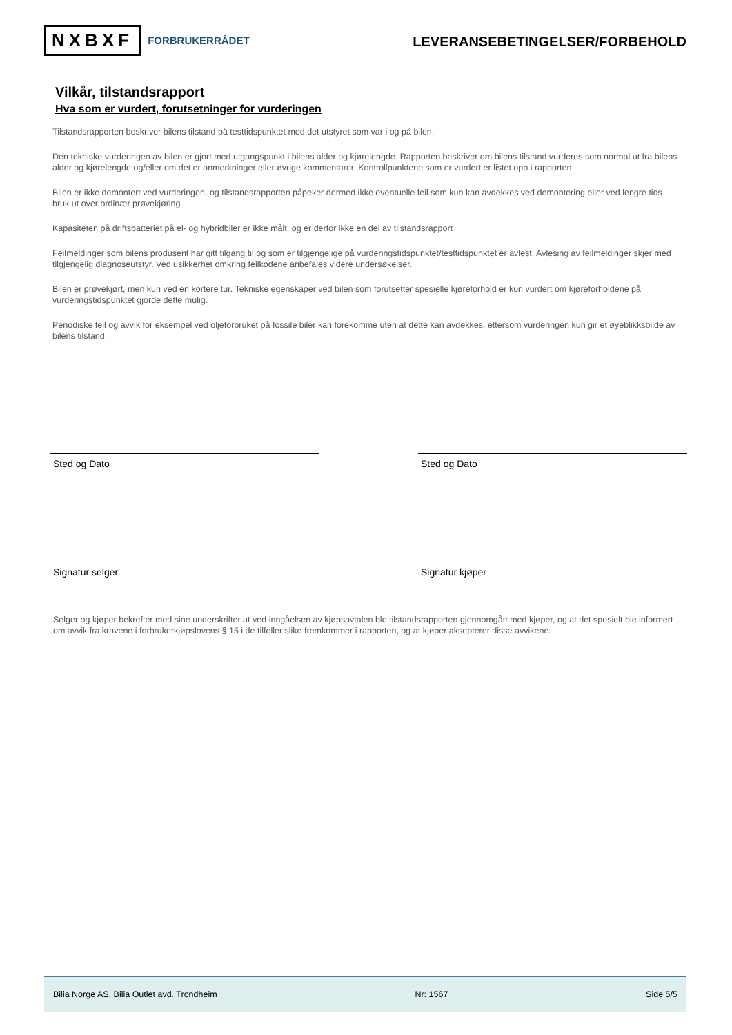NXBXF FORBRUKERRÅDET
LEVERANSEBETINGELSER/FORBEHOLD
Vilkår, tilstandsrapport
Hva som er vurdert, forutsetninger for vurderingen
Tilstandsrapporten beskriver bilens tilstand på testtidspunktet med det utstyret som var i og på bilen.
Den tekniske vurderingen av bilen er gjort med utgangspunkt i bilens alder og kjørelengde. Rapporten beskriver om bilens tilstand vurderes som normal ut fra bilens alder og kjørelengde og/eller om det er anmerkninger eller øvrige kommentarer. Kontrollpunktene som er vurdert er listet opp i rapporten.
Bilen er ikke demontert ved vurderingen, og tilstandsrapporten påpeker dermed ikke eventuelle feil som kun kan avdekkes ved demontering eller ved lengre tids bruk ut over ordinær prøvekjøring.
Kapasiteten på driftsbatteriet på el- og hybridbiler er ikke målt, og er derfor ikke en del av tilstandsrapport
Feilmeldinger som bilens produsent har gitt tilgang til og som er tilgjengelige på vurderingstidspunktet/testtidspunktet er avlest. Avlesing av feilmeldinger skjer med tilgjengelig diagnoseutstyr. Ved usikkerhet omkring feilkodene anbefales videre undersøkelser.
Bilen er prøvekjørt, men kun ved en kortere tur. Tekniske egenskaper ved bilen som forutsetter spesielle kjøreforhold er kun vurdert om kjøreforholdene på vurderingstidspunktet gjorde dette mulig.
Periodiske feil og avvik for eksempel ved oljeforbruket på fossile biler kan forekomme uten at dette kan avdekkes, ettersom vurderingen kun gir et øyeblikksbilde av bilens tilstand.
Sted og Dato Sted og Dato
Signatur selger Signatur kjøper
Selger og kjøper bekrefter med sine underskrifter at ved inngåelsen av kjøpsavtalen ble tilstandsrapporten gjennomgått med kjøper, og at det spesielt ble informert om avvik fra kravene i forbrukerkjøpslovens § 15 i de tilfeller slike fremkommer i rapporten, og at kjøper aksepterer disse avvikene.
Bilia Norge AS, Bilia Outlet avd. Trondheim Nr: 1567 Side 5/5